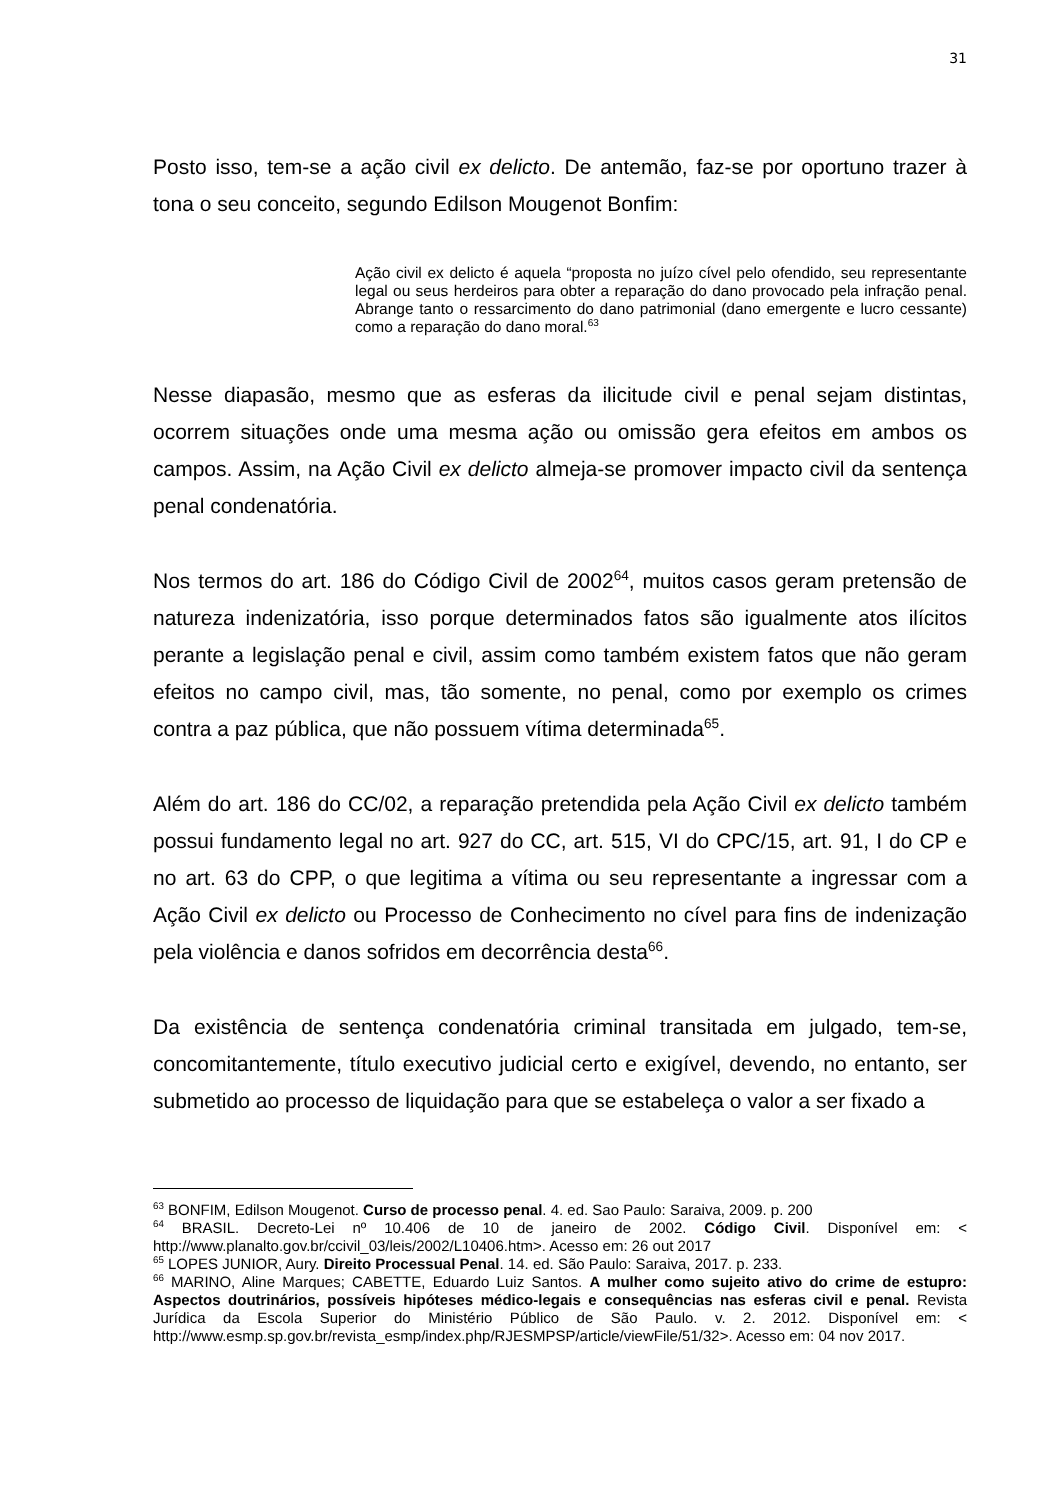31
Posto isso, tem-se a ação civil ex delicto. De antemão, faz-se por oportuno trazer à tona o seu conceito, segundo Edilson Mougenot Bonfim:
Ação civil ex delicto é aquela “proposta no juízo cível pelo ofendido, seu representante legal ou seus herdeiros para obter a reparação do dano provocado pela infração penal. Abrange tanto o ressarcimento do dano patrimonial (dano emergente e lucro cessante) como a reparação do dano moral.<sup>63</sup>
Nesse diapasão, mesmo que as esferas da ilicitude civil e penal sejam distintas, ocorrem situações onde uma mesma ação ou omissão gera efeitos em ambos os campos. Assim, na Ação Civil ex delicto almeja-se promover impacto civil da sentença penal condenatória.
Nos termos do art. 186 do Código Civil de 2002<sup>64</sup>, muitos casos geram pretensão de natureza indenizatória, isso porque determinados fatos são igualmente atos ilícitos perante a legislação penal e civil, assim como também existem fatos que não geram efeitos no campo civil, mas, tão somente, no penal, como por exemplo os crimes contra a paz pública, que não possuem vítima determinada<sup>65</sup>.
Além do art. 186 do CC/02, a reparação pretendida pela Ação Civil ex delicto também possui fundamento legal no art. 927 do CC, art. 515, VI do CPC/15, art. 91, I do CP e no art. 63 do CPP, o que legitima a vítima ou seu representante a ingressar com a Ação Civil ex delicto ou Processo de Conhecimento no cível para fins de indenização pela violência e danos sofridos em decorrência desta<sup>66</sup>.
Da existência de sentença condenatória criminal transitada em julgado, tem-se, concomitantemente, título executivo judicial certo e exigível, devendo, no entanto, ser submetido ao processo de liquidação para que se estabeleça o valor a ser fixado a
<sup>63</sup> BONFIM, Edilson Mougenot. Curso de processo penal. 4. ed. Sao Paulo: Saraiva, 2009. p. 200
<sup>64</sup> BRASIL. Decreto-Lei nº 10.406 de 10 de janeiro de 2002. Código Civil. Disponível em: < http://www.planalto.gov.br/ccivil_03/leis/2002/L10406.htm>. Acesso em: 26 out 2017
<sup>65</sup> LOPES JUNIOR, Aury. Direito Processual Penal. 14. ed. São Paulo: Saraiva, 2017. p. 233.
<sup>66</sup> MARINO, Aline Marques; CABETTE, Eduardo Luiz Santos. A mulher como sujeito ativo do crime de estupro: Aspectos doutrinários, possíveis hipóteses médico-legais e consequências nas esferas civil e penal. Revista Jurídica da Escola Superior do Ministério Público de São Paulo. v. 2. 2012. Disponível em: < http://www.esmp.sp.gov.br/revista_esmp/index.php/RJESMPSP/article/viewFile/51/32>. Acesso em: 04 nov 2017.